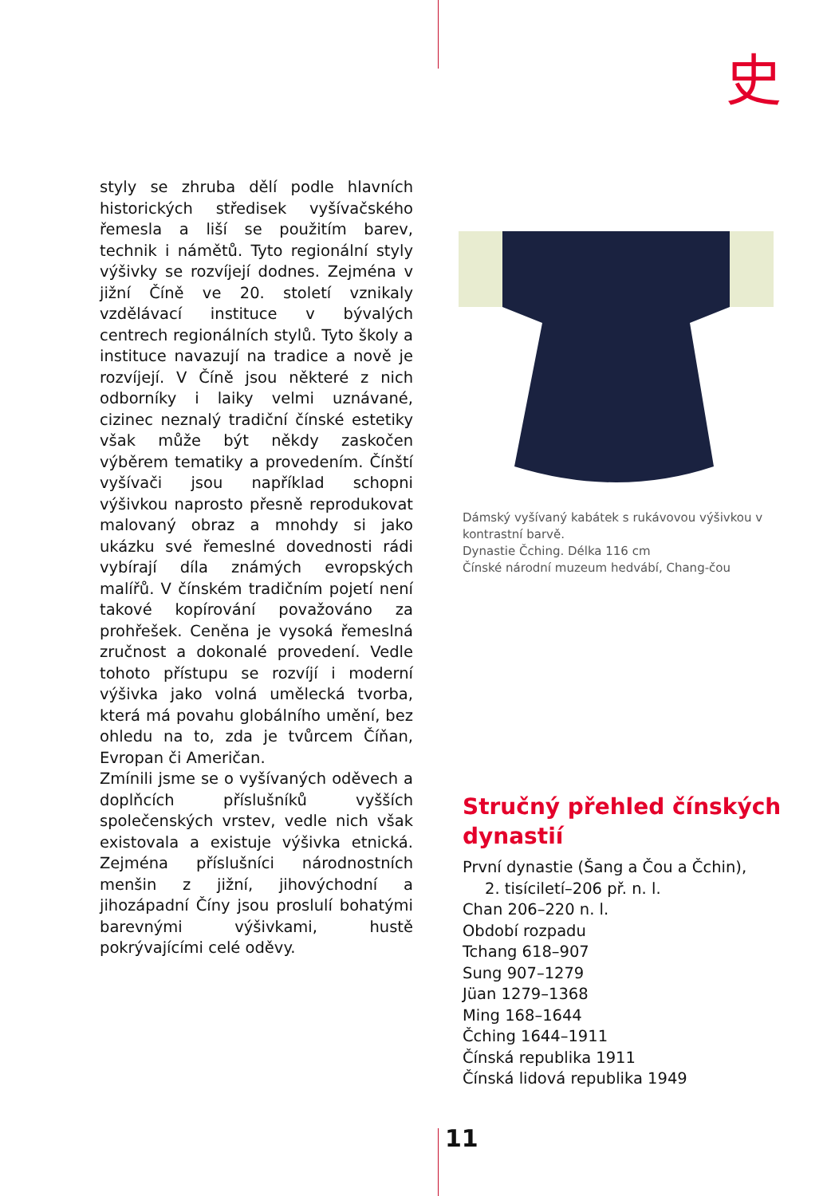史
styly se zhruba dělí podle hlavních historických středisek vyšívačského řemesla a liší se použitím barev, technik i námětů. Tyto regionální styly výšivky se rozvíjejí dodnes. Zejména v jižní Číně ve 20. století vznikaly vzdělávací instituce v bývalých centrech regionálních stylů. Tyto školy a instituce navazují na tradice a nově je rozvíjejí. V Číně jsou některé z nich odborníky i laiky velmi uznávané, cizinec neznalý tradiční čínské estetiky však může být někdy zaskočen výběrem tematiky a provedením. Čínští vyšívači jsou například schopni výšivkou naprosto přesně reprodukovat malovaný obraz a mnohdy si jako ukázku své řemeslné dovednosti rádi vybírají díla známých evropských malířů. V čínském tradičním pojetí není takové kopírování považováno za prohřešek. Ceněna je vysoká řemeslná zručnost a dokonalé provedení. Vedle tohoto přístupu se rozvíjí i moderní výšivka jako volná umělecká tvorba, která má povahu globálního umění, bez ohledu na to, zda je tvůrcem Číňan, Evropan či Američan.
Zmínili jsme se o vyšívaných oděvech a doplňcích příslušníků vyšších společenských vrstev, vedle nich však existovala a existuje výšivka etnická. Zejména příslušníci národnostních menšin z jižní, jihovýchodní a jihozápadní Číny jsou proslulí bohatými barevnými výšivkami, hustě pokrývajícími celé oděvy.
Dámský vyšívaný kabátek s rukávovou výšivkou v kontrastní barvě.
Dynastie Čching. Délka 116 cm
Čínské národní muzeum hedvábí, Chang-čou
Stručný přehled čínských dynastií
První dynastie (Šang a Čou a Čchin),
2. tisíciletí–206 př. n. l.
Chan 206–220 n. l.
Období rozpadu
Tchang 618–907
Sung 907–1279
Jüan 1279–1368
Ming 168–1644
Čching 1644–1911
Čínská republika 1911
Čínská lidová republika 1949
11